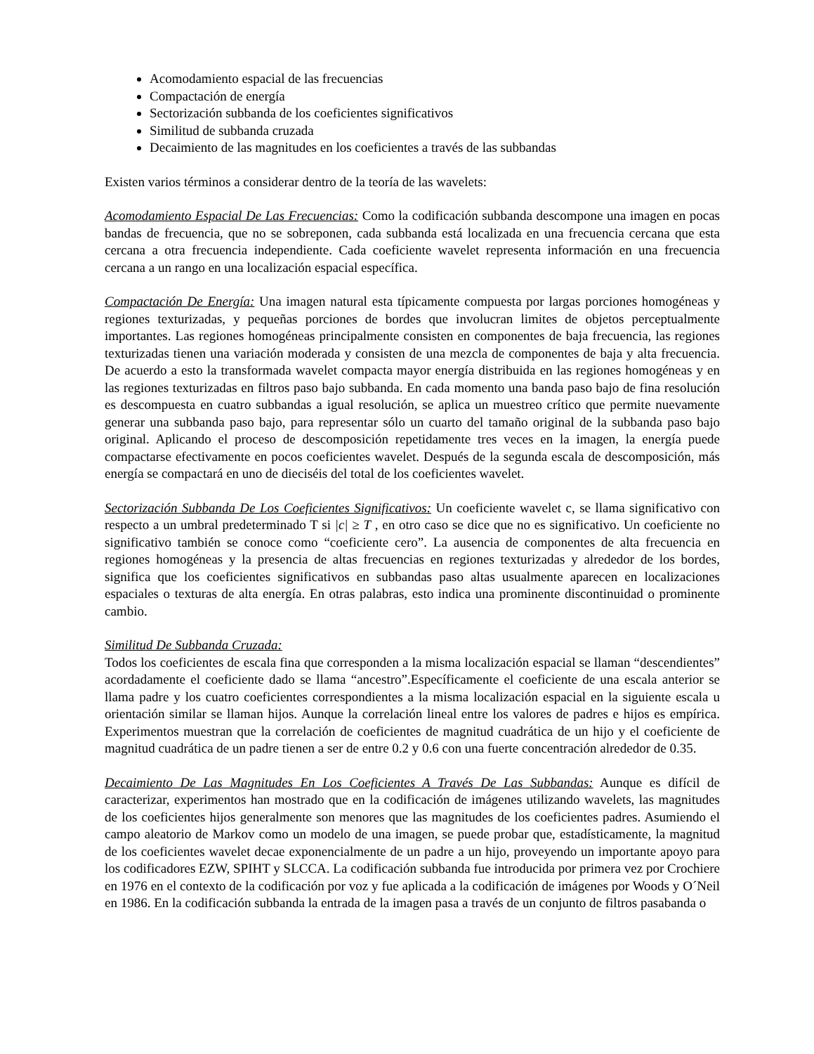Acomodamiento espacial de las frecuencias
Compactación de energía
Sectorización subbanda de los coeficientes significativos
Similitud de subbanda cruzada
Decaimiento de las magnitudes en los coeficientes a través de las subbandas
Existen varios términos a considerar dentro de la teoría de las wavelets:
Acomodamiento Espacial De Las Frecuencias: Como la codificación subbanda descompone una imagen en pocas bandas de frecuencia, que no se sobreponen, cada subbanda está localizada en una frecuencia cercana que esta cercana a otra frecuencia independiente. Cada coeficiente wavelet representa información en una frecuencia cercana a un rango en una localización espacial específica.
Compactación De Energía: Una imagen natural esta típicamente compuesta por largas porciones homogéneas y regiones texturizadas, y pequeñas porciones de bordes que involucran limites de objetos perceptualmente importantes. Las regiones homogéneas principalmente consisten en componentes de baja frecuencia, las regiones texturizadas tienen una variación moderada y consisten de una mezcla de componentes de baja y alta frecuencia. De acuerdo a esto la transformada wavelet compacta mayor energía distribuida en las regiones homogéneas y en las regiones texturizadas en filtros paso bajo subbanda. En cada momento una banda paso bajo de fina resolución es descompuesta en cuatro subbandas a igual resolución, se aplica un muestreo crítico que permite nuevamente generar una subbanda paso bajo, para representar sólo un cuarto del tamaño original de la subbanda paso bajo original. Aplicando el proceso de descomposición repetidamente tres veces en la imagen, la energía puede compactarse efectivamente en pocos coeficientes wavelet. Después de la segunda escala de descomposición, más energía se compactará en uno de dieciséis del total de los coeficientes wavelet.
Sectorización Subbanda De Los Coeficientes Significativos: Un coeficiente wavelet c, se llama significativo con respecto a un umbral predeterminado T si |c| ≥ T , en otro caso se dice que no es significativo. Un coeficiente no significativo también se conoce como “coeficiente cero”. La ausencia de componentes de alta frecuencia en regiones homogéneas y la presencia de altas frecuencias en regiones texturizadas y alrededor de los bordes, significa que los coeficientes significativos en subbandas paso altas usualmente aparecen en localizaciones espaciales o texturas de alta energía. En otras palabras, esto indica una prominente discontinuidad o prominente cambio.
Similitud De Subbanda Cruzada:
Todos los coeficientes de escala fina que corresponden a la misma localización espacial se llaman “descendientes” acordadamente el coeficiente dado se llama “ancestro”.Específicamente el coeficiente de una escala anterior se llama padre y los cuatro coeficientes correspondientes a la misma localización espacial en la siguiente escala u orientación similar se llaman hijos. Aunque la correlación lineal entre los valores de padres e hijos es empírica. Experimentos muestran que la correlación de coeficientes de magnitud cuadrática de un hijo y el coeficiente de magnitud cuadrática de un padre tienen a ser de entre 0.2 y 0.6 con una fuerte concentración alrededor de 0.35.
Decaimiento De Las Magnitudes En Los Coeficientes A Través De Las Subbandas: Aunque es difícil de caracterizar, experimentos han mostrado que en la codificación de imágenes utilizando wavelets, las magnitudes de los coeficientes hijos generalmente son menores que las magnitudes de los coeficientes padres. Asumiendo el campo aleatorio de Markov como un modelo de una imagen, se puede probar que, estadísticamente, la magnitud de los coeficientes wavelet decae exponencialmente de un padre a un hijo, proveyendo un importante apoyo para los codificadores EZW, SPIHT y SLCCA. La codificación subbanda fue introducida por primera vez por Crochiere en 1976 en el contexto de la codificación por voz y fue aplicada a la codificación de imágenes por Woods y O´Neil en 1986. En la codificación subbanda la entrada de la imagen pasa a través de un conjunto de filtros pasabanda o